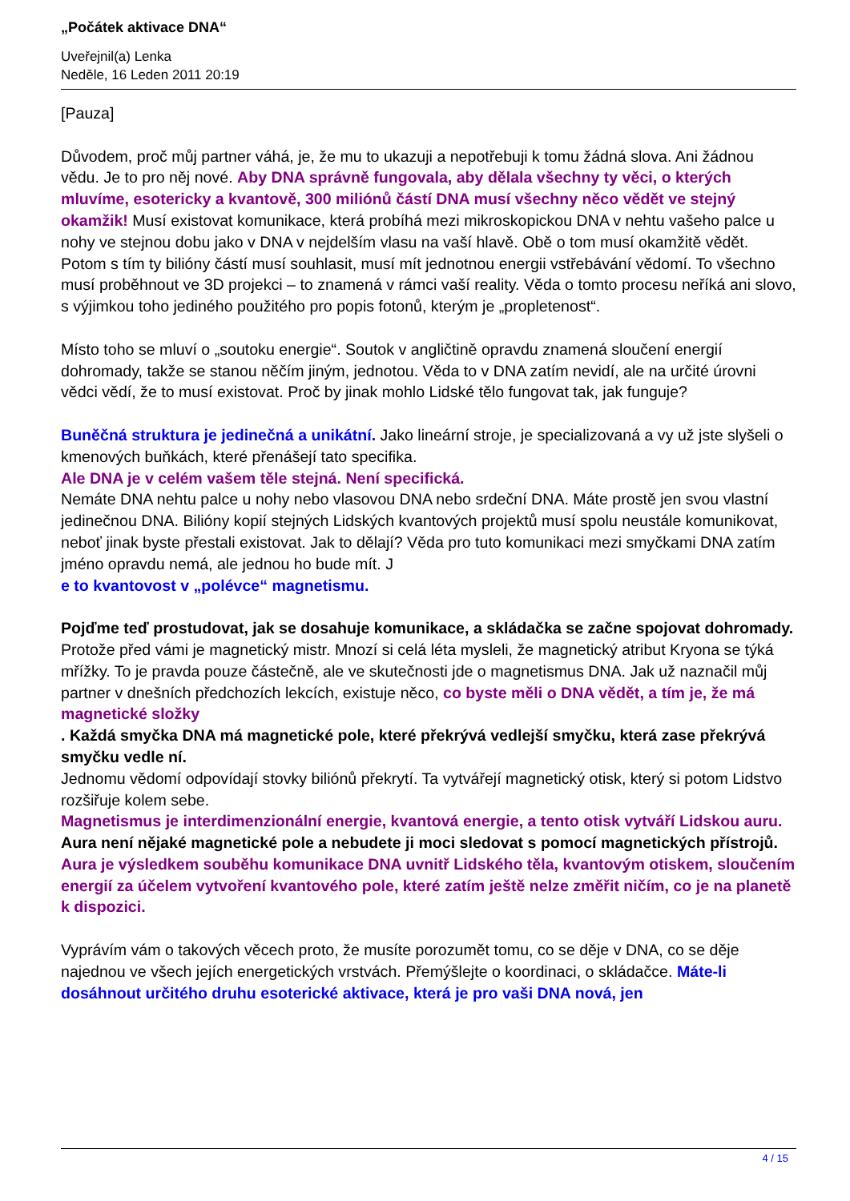„Počátek aktivace DNA“
Uveřejnil(a) Lenka
Neděle, 16 Leden 2011 20:19
[Pauza]
Důvodem, proč můj partner váhá, je, že mu to ukazuji a nepotřebuji k tomu žádná slova. Ani žádnou vědu. Je to pro něj nové. Aby DNA správně fungovala, aby dělala všechny ty věci, o kterých mluvíme, esotericky a kvantově, 300 miliónů částí DNA musí všechny něco vědět ve stejný okamžik! Musí existovat komunikace, která probíhá mezi mikroskopickou DNA v nehtu vašeho palce u nohy ve stejnou dobu jako v DNA v nejdelším vlasu na vaší hlavě. Obě o tom musí okamžitě vědět. Potom s tím ty bilióny částí musí souhlasit, musí mít jednotnou energii vstřebávání vědomí. To všechno musí proběhnout ve 3D projekci – to znamená v rámci vaší reality. Věda o tomto procesu neříká ani slovo, s výjimkou toho jediného použitého pro popis fotonů, kterým je „propletenost“.
Místo toho se mluví o „soutoku energie“. Soutok v angličtině opravdu znamená sloučení energií dohromady, takže se stanou něčím jiným, jednotou. Věda to v DNA zatím nevidí, ale na určité úrovni vědci vědí, že to musí existovat. Proč by jinak mohlo Lidské tělo fungovat tak, jak funguje?
Buněčná struktura je jedinečná a unikátní. Jako lineární stroje, je specializovaná a vy už jste slyšeli o kmenových buňkách, které přenášejí tato specifika.
Ale DNA je v celém vašem těle stejná. Není specifická.
Nemáte DNA nehtu palce u nohy nebo vlasovou DNA nebo srdeční DNA. Máte prostě jen svou vlastní jedinečnou DNA. Bilióny kopií stejných Lidských kvantových projektů musí spolu neustále komunikovat, neboť jinak byste přestali existovat. Jak to dělají? Věda pro tuto komunikaci mezi smyčkami DNA zatím jméno opravdu nemá, ale jednou ho bude mít. J
e to kvantovost v „polévce“ magnetismu.
Pojďme teď prostudovat, jak se dosahuje komunikace, a skládačka se začne spojovat dohromady. Protože před vámi je magnetický mistr. Mnozí si celá léta mysleli, že magnetický atribut Kryona se týká mřížky. To je pravda pouze částečně, ale ve skutečnosti jde o magnetismus DNA. Jak už naznačil můj partner v dnešních předchozích lekcích, existuje něco, co byste měli o DNA vědět, a tím je, že má magnetické složky
. Každá smyčka DNA má magnetické pole, které překrývá vedlejší smyčku, která zase překrývá smyčku vedle ní.
Jednomu vědomí odpovídají stovky biliónů překrytí. Ta vytvářejí magnetický otisk, který si potom Lidstvo rozšiřuje kolem sebe.
Magnetismus je interdimenzionální energie, kvantová energie, a tento otisk vytváří Lidskou auru.
Aura není nějaké magnetické pole a nebudete ji moci sledovat s pomocí magnetických přístrojů.
Aura je výsledkem souběhu komunikace DNA uvnitř Lidského těla, kvantovým otiskem, sloučením energií za účelem vytvoření kvantového pole, které zatím ještě nelze změřit ničím, co je na planetě k dispozici.
Vyprávím vám o takových věcech proto, že musíte porozumět tomu, co se děje v DNA, co se děje najednou ve všech jejích energetických vrstvách. Přemýšlejte o koordinaci, o skládačce. Máte-li dosáhnout určitého druhu esoterické aktivace, která je pro vaši DNA nová, jen
4 / 15